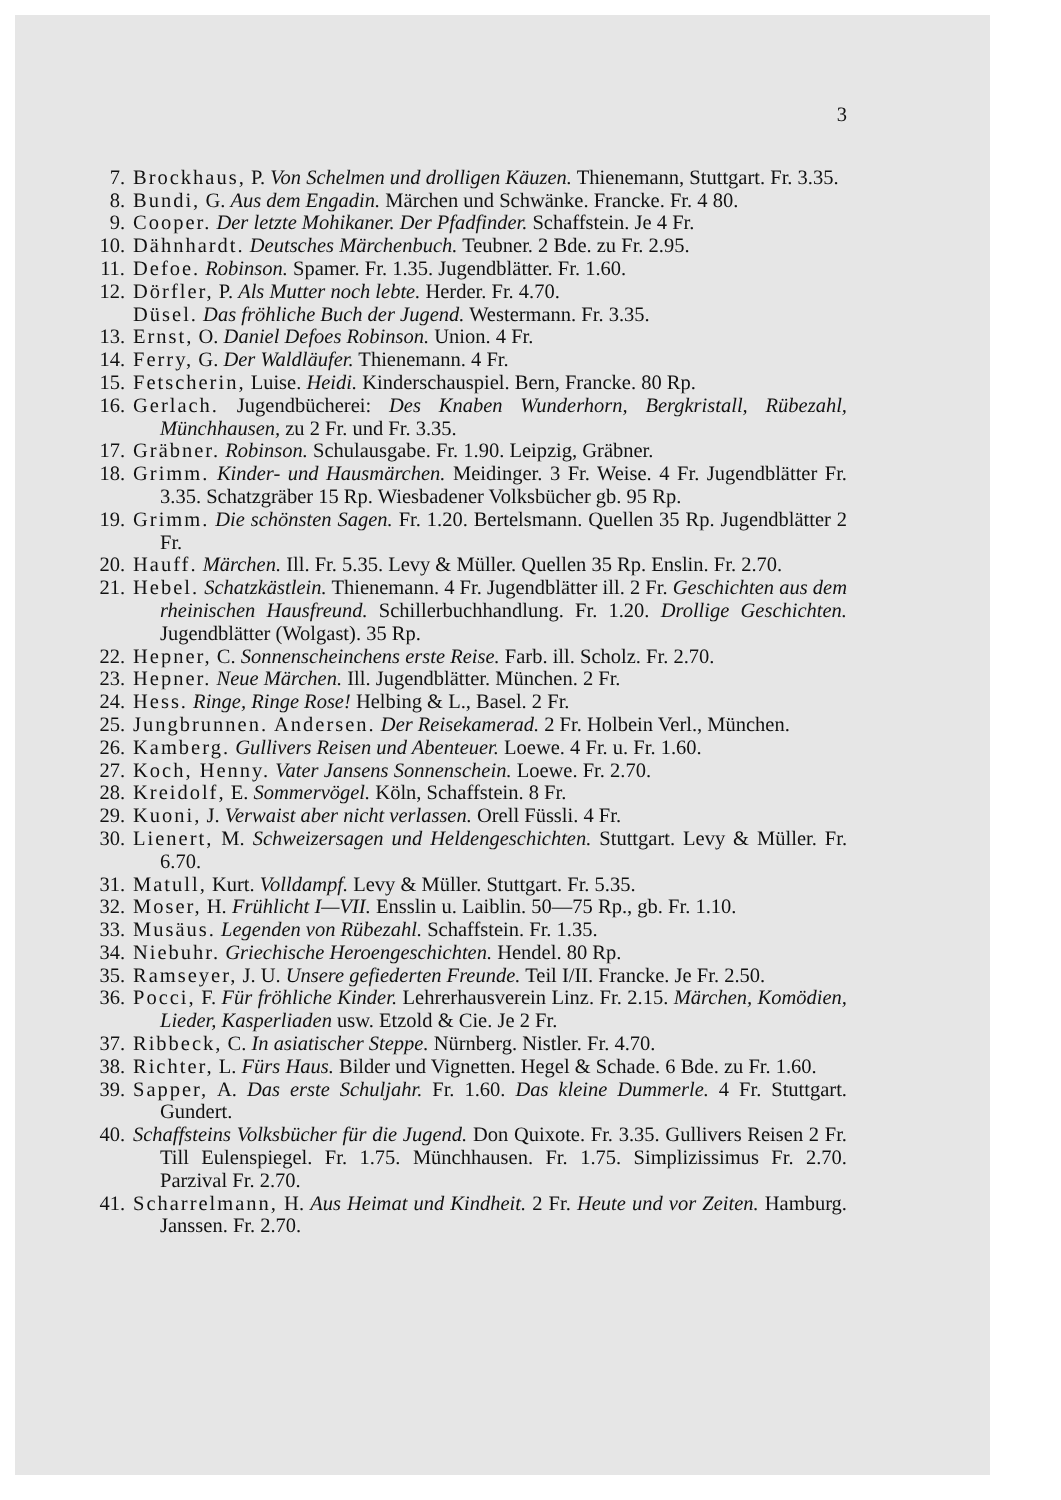3
7. Brockhaus, P. Von Schelmen und drolligen Käuzen. Thienemann, Stuttgart. Fr. 3.35.
8. Bundi, G. Aus dem Engadin. Märchen und Schwänke. Francke. Fr. 4 80.
9. Cooper. Der letzte Mohikaner. Der Pfadfinder. Schaffstein. Je 4 Fr.
10. Dähnhardt. Deutsches Märchenbuch. Teubner. 2 Bde. zu Fr. 2.95.
11. Defoe. Robinson. Spamer. Fr. 1.35. Jugendblätter. Fr. 1.60.
12. Dörfler, P. Als Mutter noch lebte. Herder. Fr. 4.70.
Düsel. Das fröhliche Buch der Jugend. Westermann. Fr. 3.35.
13. Ernst, O. Daniel Defoes Robinson. Union. 4 Fr.
14. Ferry, G. Der Waldläufer. Thienemann. 4 Fr.
15. Fetscherin, Luise. Heidi. Kinderschauspiel. Bern, Francke. 80 Rp.
16. Gerlach. Jugendbücherei: Des Knaben Wunderhorn, Bergkristall, Rübezahl, Münchhausen, zu 2 Fr. und Fr. 3.35.
17. Gräbner. Robinson. Schulausgabe. Fr. 1.90. Leipzig, Gräbner.
18. Grimm. Kinder- und Hausmärchen. Meidinger. 3 Fr. Weise. 4 Fr. Jugendblätter Fr. 3.35. Schatzgräber 15 Rp. Wiesbadener Volksbücher gb. 95 Rp.
19. Grimm. Die schönsten Sagen. Fr. 1.20. Bertelsmann. Quellen 35 Rp. Jugendblätter 2 Fr.
20. Hauff. Märchen. Ill. Fr. 5.35. Levy & Müller. Quellen 35 Rp. Enslin. Fr. 2.70.
21. Hebel. Schatzkästlein. Thienemann. 4 Fr. Jugendblätter ill. 2 Fr. Geschichten aus dem rheinischen Hausfreund. Schillerbuchhandlung. Fr. 1.20. Drollige Geschichten. Jugendblätter (Wolgast). 35 Rp.
22. Hepner, C. Sonnenscheinchens erste Reise. Farb. ill. Scholz. Fr. 2.70.
23. Hepner. Neue Märchen. Ill. Jugendblätter. München. 2 Fr.
24. Hess. Ringe, Ringe Rose! Helbing & L., Basel. 2 Fr.
25. Jungbrunnen. Andersen. Der Reisekamerad. 2 Fr. Holbein Verl., München.
26. Kamberg. Gullivers Reisen und Abenteuer. Loewe. 4 Fr. u. Fr. 1.60.
27. Koch, Henny. Vater Jansens Sonnenschein. Loewe. Fr. 2.70.
28. Kreidolf, E. Sommervögel. Köln, Schaffstein. 8 Fr.
29. Kuoni, J. Verwaist aber nicht verlassen. Orell Füssli. 4 Fr.
30. Lienert, M. Schweizersagen und Heldengeschichten. Stuttgart. Levy & Müller. Fr. 6.70.
31. Matull, Kurt. Volldampf. Levy & Müller. Stuttgart. Fr. 5.35.
32. Moser, H. Frühlicht I—VII. Ensslin u. Laiblin. 50—75 Rp., gb. Fr. 1.10.
33. Musäus. Legenden von Rübezahl. Schaffstein. Fr. 1.35.
34. Niebuhr. Griechische Heroengeschichten. Hendel. 80 Rp.
35. Ramseyer, J. U. Unsere gefiederten Freunde. Teil I/II. Francke. Je Fr. 2.50.
36. Pocci, F. Für fröhliche Kinder. Lehrerhausverein Linz. Fr. 2.15. Märchen, Komödien, Lieder, Kasperliaden usw. Etzold & Cie. Je 2 Fr.
37. Ribbeck, C. In asiatischer Steppe. Nürnberg. Nistler. Fr. 4.70.
38. Richter, L. Fürs Haus. Bilder und Vignetten. Hegel & Schade. 6 Bde. zu Fr. 1.60.
39. Sapper, A. Das erste Schuljahr. Fr. 1.60. Das kleine Dummerle. 4 Fr. Stuttgart. Gundert.
40. Schaffsteins Volksbücher für die Jugend. Don Quixote. Fr. 3.35. Gullivers Reisen 2 Fr. Till Eulenspiegel. Fr. 1.75. Münchhausen. Fr. 1.75. Simplizissimus Fr. 2.70. Parzival Fr. 2.70.
41. Scharrelmann, H. Aus Heimat und Kindheit. 2 Fr. Heute und vor Zeiten. Hamburg. Janssen. Fr. 2.70.